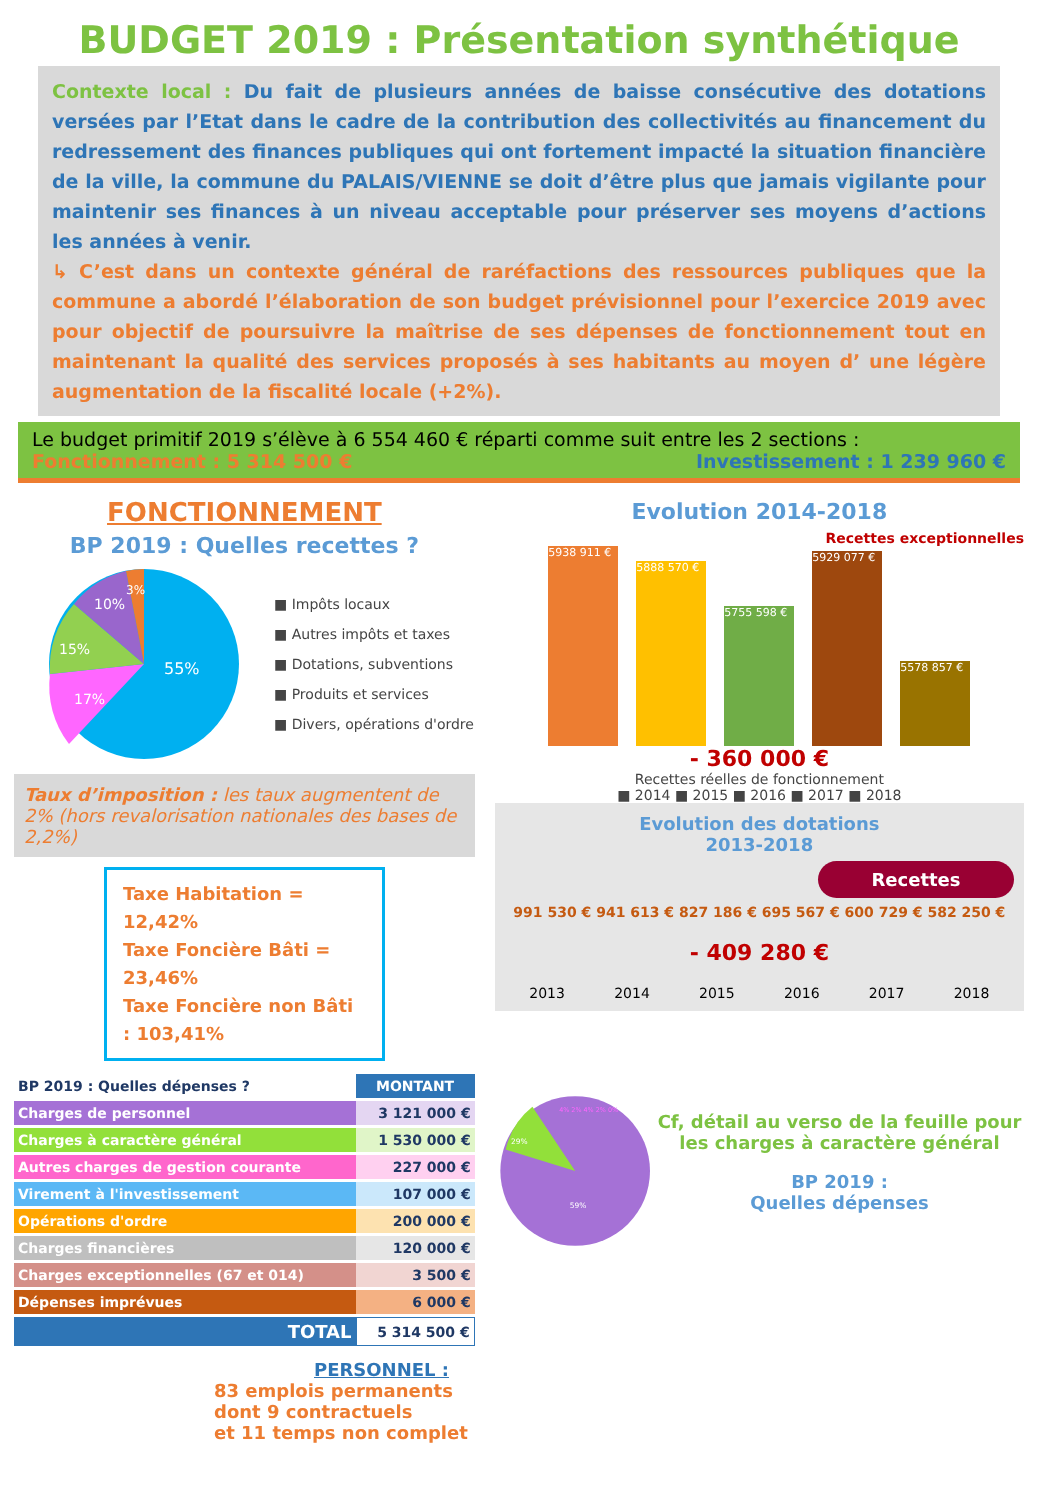BUDGET 2019 : Présentation synthétique
Contexte local : Du fait de plusieurs années de baisse consécutive des dotations versées par l’Etat dans le cadre de la contribution des collectivités au financement du redressement des finances publiques qui ont fortement impacté la situation financière de la ville, la commune du PALAIS/VIENNE se doit d’être plus que jamais vigilante pour maintenir ses finances à un niveau acceptable pour préserver ses moyens d’actions les années à venir.
↳ C’est dans un contexte général de raréfactions des ressources publiques que la commune a abordé l’élaboration de son budget prévisionnel pour l’exercice 2019 avec pour objectif de poursuivre la maîtrise de ses dépenses de fonctionnement tout en maintenant la qualité des services proposés à ses habitants au moyen d’ une légère augmentation de la fiscalité locale (+2%).
Le budget primitif 2019 s’élève à 6 554 460 € réparti comme suit entre les 2 sections :
Fonctionnement : 5 314 500 € Investissement : 1 239 960 €
FONCTIONNEMENT
BP 2019 : Quelles recettes ?
55%
17%
15%
10%
3%
■ Impôts locaux
■ Autres impôts et taxes
■ Dotations, subventions
■ Produits et services
■ Divers, opérations d'ordre
Taux d’imposition : les taux augmentent de 2% (hors revalorisation nationales des bases de 2,2%)
Taxe Habitation = 12,42%
Taxe Foncière Bâti = 23,46%
Taxe Foncière non Bâti : 103,41%
| BP 2019 : Quelles dépenses ? | MONTANT |
| --- | --- |
| Charges de personnel | 3 121 000 € |
| Charges à caractère général | 1 530 000 € |
| Autres charges de gestion courante | 227 000 € |
| Virement à l'investissement | 107 000 € |
| Opérations d'ordre | 200 000 € |
| Charges financières | 120 000 € |
| Charges exceptionnelles (67 et 014) | 3 500 € |
| Dépenses imprévues | 6 000 € |
| TOTAL | 5 314 500 € |
PERSONNEL :
83 emplois permanents
dont 9 contractuels
et 11 temps non complet
Evolution 2014-2018
Recettes exceptionnelles
5938 911 €
5888 570 €
5755 598 €
5929 077 €
5578 857 €
- 360 000 €
Recettes réelles de fonctionnement
■ 2014 ■ 2015 ■ 2016 ■ 2017 ■ 2018
Evolution des dotations
2013-2018
Recettes
991 530 € 941 613 € 827 186 € 695 567 € 600 729 € 582 250 €
- 409 280 €
2013 2014 2015 2016 2017 2018
59%
29%
4% 2% 4% 2% 0%
Cf, détail au verso de la feuille pour les charges à caractère général
BP 2019 :
Quelles dépenses